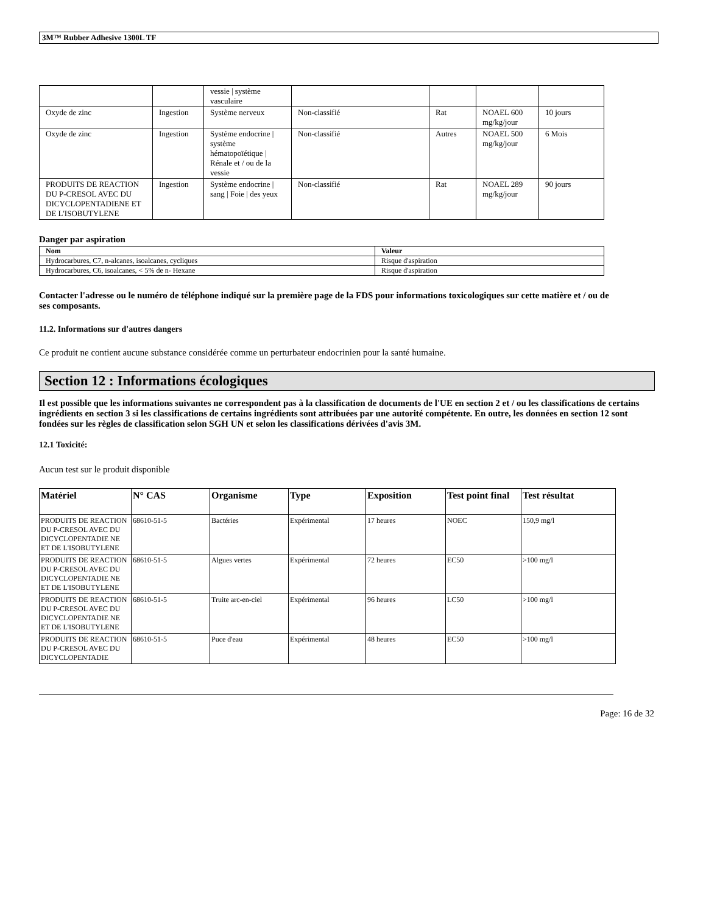3M™ Rubber Adhesive 1300L TF
| | | vessie / système vasculaire | | | | |
| Oxyde de zinc | Ingestion | Système nerveux | Non-classifié | Rat | NOAEL 600 mg/kg/jour | 10 jours |
| Oxyde de zinc | Ingestion | Système endocrine / système hématopoïétique / Rénale et / ou de la vessie | Non-classifié | Autres | NOAEL 500 mg/kg/jour | 6 Mois |
| PRODUITS DE REACTION DU P-CRESOL AVEC DU DICYCLOPENTADIENE ET DE L'ISOBUTYLENE | Ingestion | Système endocrine / sang / Foie / des yeux | Non-classifié | Rat | NOAEL 289 mg/kg/jour | 90 jours |
Danger par aspiration
| Nom | Valeur |
| --- | --- |
| Hydrocarbures, C7, n-alcanes, isoalcanes, cycliques | Risque d'aspiration |
| Hydrocarbures, C6, isoalcanes, < 5% de n- Hexane | Risque d'aspiration |
Contacter l'adresse ou le numéro de téléphone indiqué sur la première page de la FDS pour informations toxicologiques sur cette matière et / ou de ses composants.
11.2. Informations sur d'autres dangers
Ce produit ne contient aucune substance considérée comme un perturbateur endocrinien pour la santé humaine.
Section 12 : Informations écologiques
Il est possible que les informations suivantes ne correspondent pas à la classification de documents de l'UE en section 2 et / ou les classifications de certains ingrédients en section 3 si les classifications de certains ingrédients sont attribuées par une autorité compétente. En outre, les données en section 12 sont fondées sur les règles de classification selon SGH UN et selon les classifications dérivées d'avis 3M.
12.1 Toxicité:
Aucun test sur le produit disponible
| Matériel | N° CAS | Organisme | Type | Exposition | Test point final | Test résultat |
| --- | --- | --- | --- | --- | --- | --- |
| PRODUITS DE REACTION DU P-CRESOL AVEC DU DICYCLOPENTADIE NE ET DE L'ISOBUTYLENE | 68610-51-5 | Bactéries | Expérimental | 17 heures | NOEC | 150,9 mg/l |
| PRODUITS DE REACTION DU P-CRESOL AVEC DU DICYCLOPENTADIE NE ET DE L'ISOBUTYLENE | 68610-51-5 | Algues vertes | Expérimental | 72 heures | EC50 | >100 mg/l |
| PRODUITS DE REACTION DU P-CRESOL AVEC DU DICYCLOPENTADIE NE ET DE L'ISOBUTYLENE | 68610-51-5 | Truite arc-en-ciel | Expérimental | 96 heures | LC50 | >100 mg/l |
| PRODUITS DE REACTION DU P-CRESOL AVEC DU DICYCLOPENTADIE | 68610-51-5 | Puce d'eau | Expérimental | 48 heures | EC50 | >100 mg/l |
Page: 16 de 32